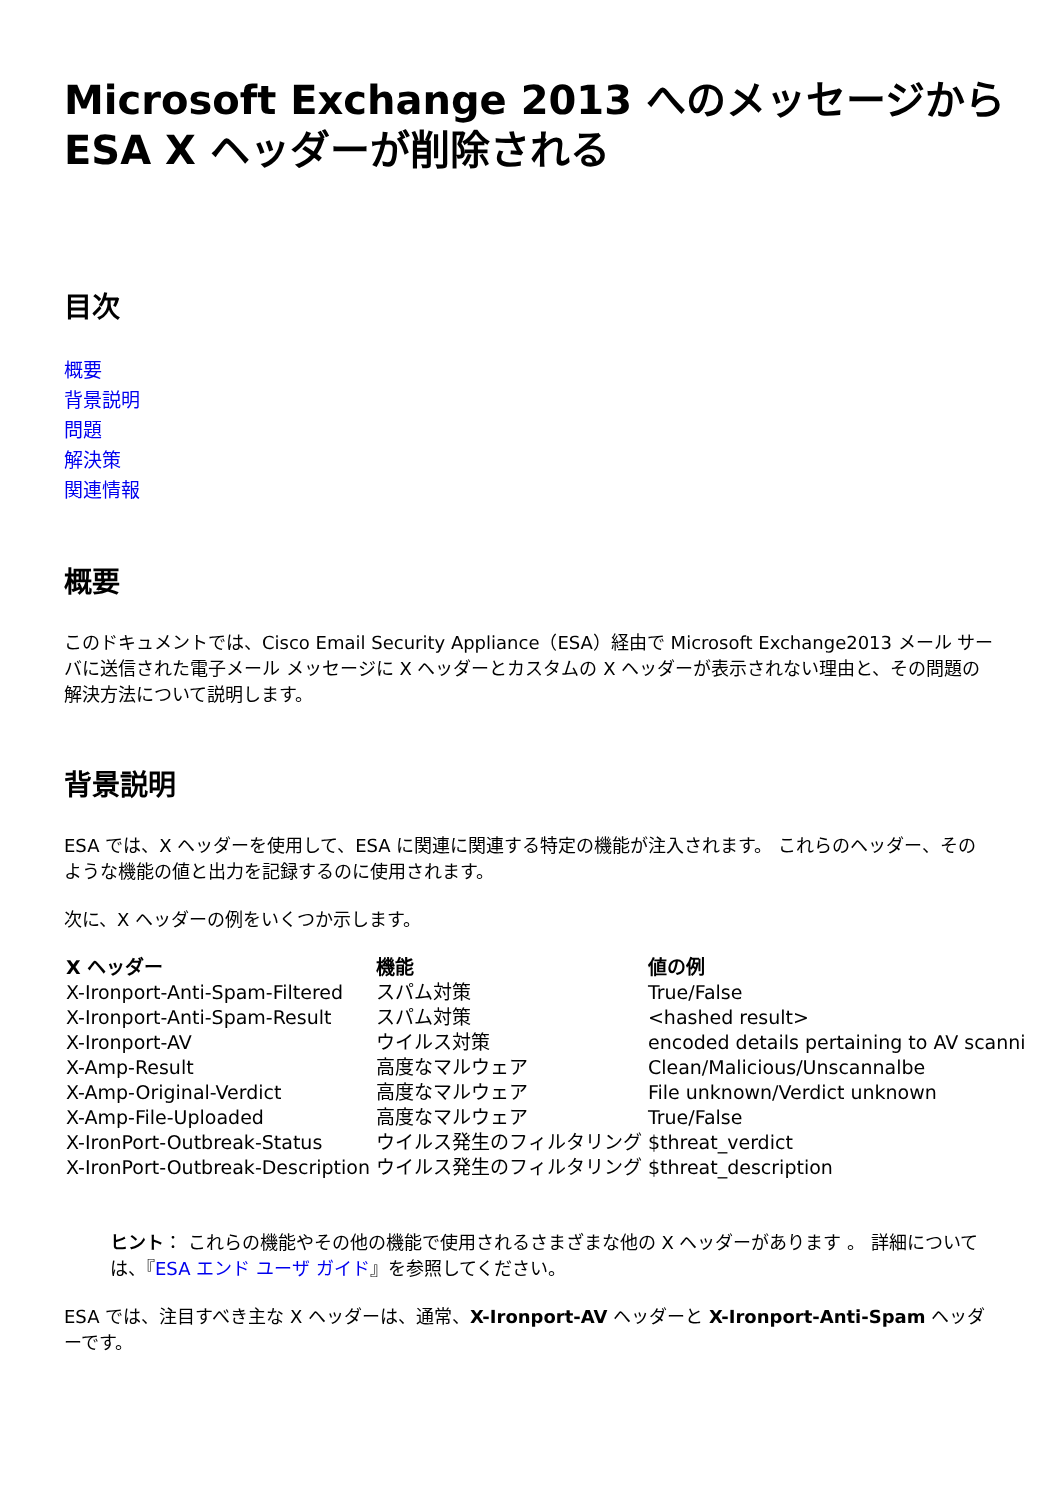Microsoft Exchange 2013 へのメッセージから ESA X ヘッダーが削除される
目次
概要
背景説明
問題
解決策
関連情報
概要
このドキュメントでは、Cisco Email Security Appliance（ESA）経由で Microsoft Exchange2013 メール サーバに送信された電子メール メッセージに X ヘッダーとカスタムの X ヘッダーが表示されない理由と、その問題の解決方法について説明します。
背景説明
ESA では、X ヘッダーを使用して、ESA に関連に関連する特定の機能が注入されます。 これらのヘッダー、そのような機能の値と出力を記録するのに使用されます。
次に、X ヘッダーの例をいくつか示します。
| X ヘッダー | 機能 | 値の例 |
| --- | --- | --- |
| X-Ironport-Anti-Spam-Filtered | スパム対策 | True/False |
| X-Ironport-Anti-Spam-Result | スパム対策 | <hashed result> |
| X-Ironport-AV | ウイルス対策 | encoded details pertaining to AV scanni |
| X-Amp-Result | 高度なマルウェア | Clean/Malicious/Unscannalbe |
| X-Amp-Original-Verdict | 高度なマルウェア | File unknown/Verdict unknown |
| X-Amp-File-Uploaded | 高度なマルウェア | True/False |
| X-IronPort-Outbreak-Status | ウイルス発生のフィルタリング | $threat_verdict |
| X-IronPort-Outbreak-Description | ウイルス発生のフィルタリング | $threat_description |
ヒント： これらの機能やその他の機能で使用されるさまざまな他の X ヘッダーがあります 。 詳細については、『ESA エンド ユーザ ガイド』を参照してください。
ESA では、注目すべき主な X ヘッダーは、通常、X-Ironport-AV ヘッダーと X-Ironport-Anti-Spam ヘッダーです。